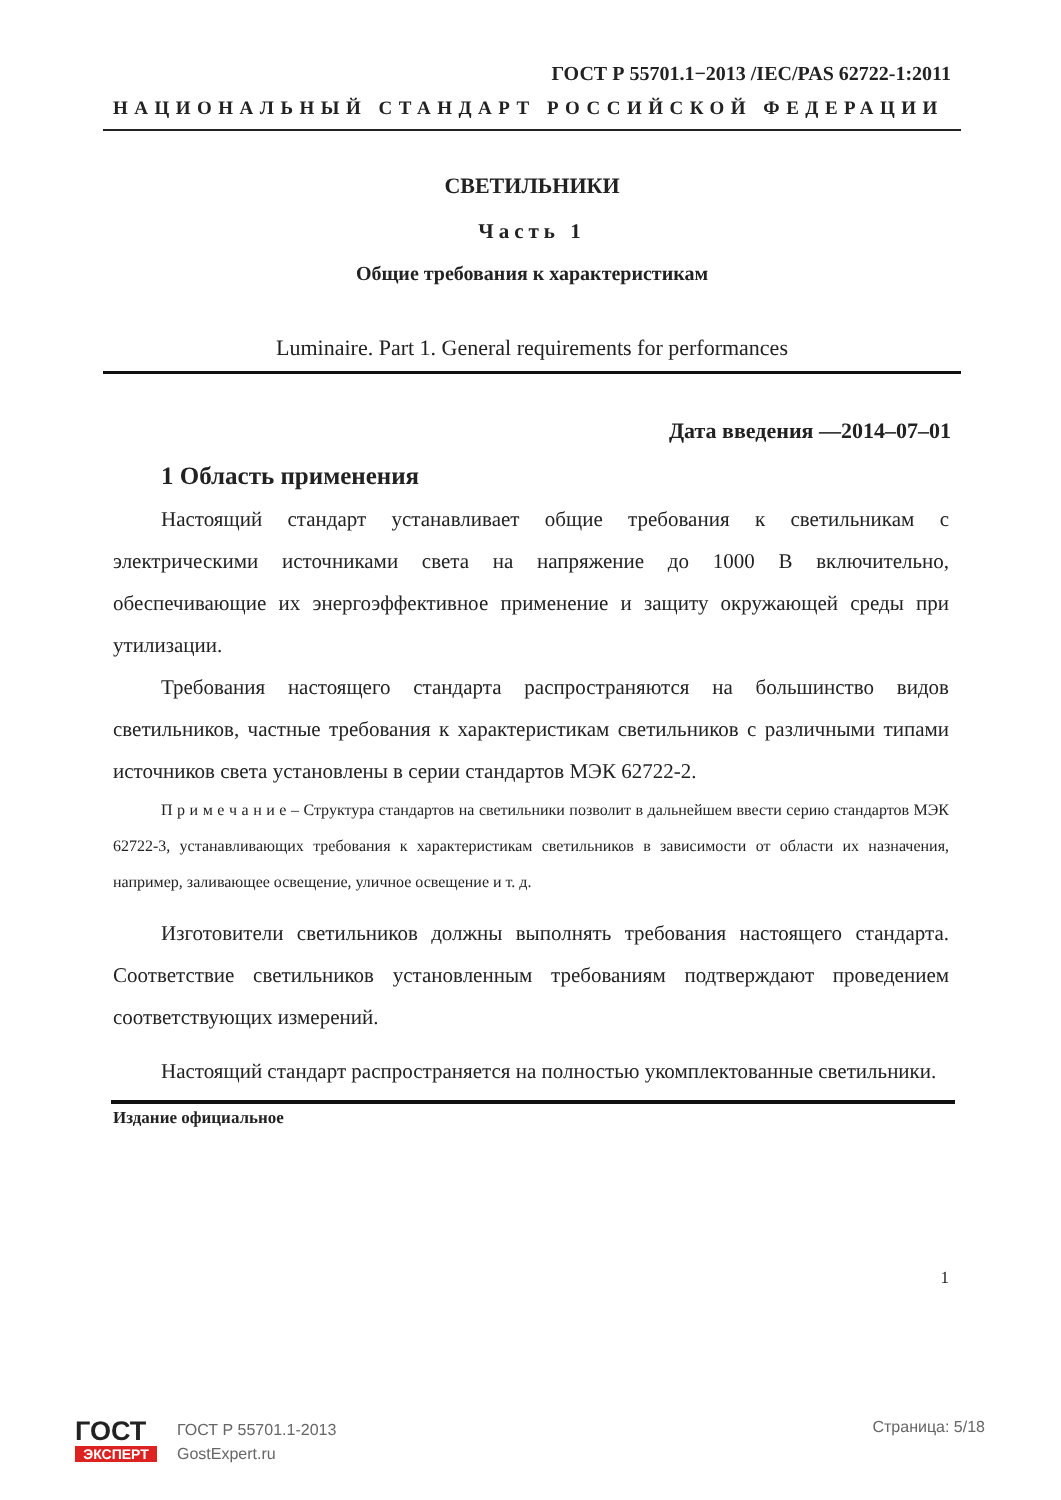ГОСТ Р 55701.1−2013 /IEC/PAS 62722-1:2011
НАЦИОНАЛЬНЫЙ СТАНДАРТ РОССИЙСКОЙ ФЕДЕРАЦИИ
СВЕТИЛЬНИКИ
Часть 1
Общие требования к характеристикам
Luminaire. Part 1. General requirements for performances
Дата введения —2014–07–01
1 Область применения
Настоящий стандарт устанавливает общие требования к светильникам с электрическими источниками света на напряжение до 1000 В включительно, обеспечивающие их энергоэффективное применение и защиту окружающей среды при утилизации.
Требования настоящего стандарта распространяются на большинство видов светильников, частные требования к характеристикам светильников с различными типами источников света установлены в серии стандартов МЭК 62722-2.
П р и м е ч а н и е – Структура стандартов на светильники позволит в дальнейшем ввести серию стандартов МЭК 62722-3, устанавливающих требования к характеристикам светильников в зависимости от области их назначения, например, заливающее освещение, уличное освещение и т. д.
Изготовители светильников должны выполнять требования настоящего стандарта. Соответствие светильников установленным требованиям подтверждают проведением соответствующих измерений.
Настоящий стандарт распространяется на полностью укомплектованные светильники.
Издание официальное
1
ГОСТ
ЭКСПЕРТ
ГОСТ Р 55701.1-2013
GostExpert.ru
Страница: 5/18